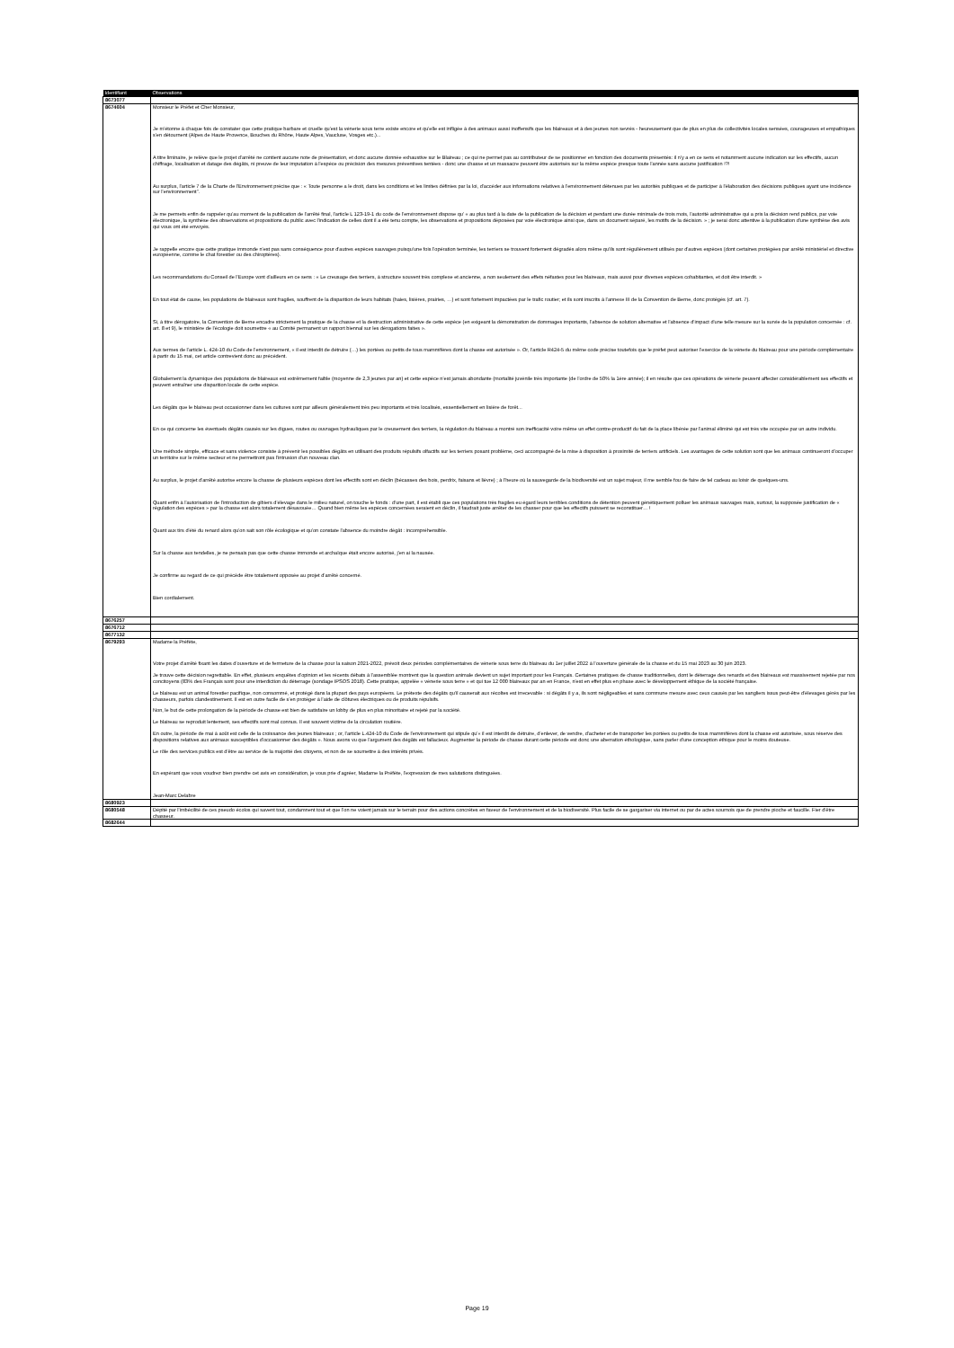| Identifiant | Observations |
| --- | --- |
| 8673077 | |
| 8674604 | Monsieur le Préfet et Cher Monsieur, Je m'étonne à chaque fois de constater que cette pratique barbare et cruelle qu'est la vénerie sous terre existe encore et qu'elle est infligée à des animaux aussi inoffensifs que les blaireaux et à des jeunes non sevrés - heureusement que de plus en plus de collectivités locales sensées, courageuses et empathiques s'en détournent (Alpes de Haute Provence, Bouches du Rhône, Haute Alpes, Vaucluse, Vosges etc.)... A titre liminaire, je relève que le projet d'arrêté ne contient aucune note de présentation, et donc aucune donnée exhaustive sur le Blaireau ; ce qui ne permet pas au contributeur de se positionner en fonction des documents présentés: il n'y a en ce sens et notamment aucune indication sur les effectifs, aucun chiffrage, localisation et datage des dégâts, ni preuve de leur imputation à l'espèce ou précision des mesures préventives tentées - donc une chasse et un massacre peuvent être autorisés sur la même espèce presque toute l'année sans aucune justification !?! Au surplus, l'article 7 de la Charte de l'Environnement précise que : « Toute personne a le droit, dans les conditions et les limites définies par la loi, d'accéder aux informations relatives à l'environnement détenues par les autorités publiques et de participer à l'élaboration des décisions publiques ayant une incidence sur l'environnement". Je me permets enfin de rappeler qu'au moment de la publication de l'arrêté final, l'article L 123-19-1 du code de l'environnement dispose qu' « au plus tard à la date de la publication de la décision et pendant une durée minimale de trois mois, l'autorité administrative qui a pris la décision rend publics, par voie électronique, la synthèse des observations et propositions du public avec l'indication de celles dont il a été tenu compte, les observations et propositions déposées par voie électronique ainsi que, dans un document séparé, les motifs de la décision. » ; je serai donc attentive à la publication d'une synthèse des avis qui vous ont été envoyés. Je rappelle encore que cette pratique immonde n'est pas sans conséquence pour d'autres espèces sauvages puisqu'une fois l'opération terminée, les terriers se trouvent fortement dégradés alors même qu'ils sont régulièrement utilisés par d'autres espèces (dont certaines protégées par arrêté ministériel et directive européenne, comme le chat forestier ou des chiroptères). Les recommandations du Conseil de l'Europe vont d'ailleurs en ce sens : « Le creusage des terriers, à structure souvent très complexe et ancienne, a non seulement des effets néfastes pour les blaireaux, mais aussi pour diverses espèces cohabitantes, et doit être interdit. » En tout état de cause, les populations de blaireaux sont fragiles, souffrent de la disparition de leurs habitats (haies, lisières, prairies, …) et sont fortement impactées par le trafic routier; et ils sont inscrits à l'annexe III de la Convention de Berne, donc protégés (cf. art. 7). Si, à titre dérogatoire, la Convention de Berne encadre strictement la pratique de la chasse et la destruction administrative de cette espèce (en exigeant la démonstration de dommages importants, l'absence de solution alternative et l'absence d'impact d'une telle mesure sur la survie de la population concernée : cf. art. 8 et 9), le ministère de l'écologie doit soumettre « au Comité permanent un rapport biennal sur les dérogations faites ». Aux termes de l'article L. 424-10 du Code de l'environnement, « il est interdit de détruire (…) les portées ou petits de tous mammifères dont la chasse est autorisée ». Or, l'article R424-5 du même code précise toutefois que le préfet peut autoriser l'exercice de la vénerie du blaireau pour une période complémentaire à partir du 15 mai, cet article contrevient donc au précédent. Globalement la dynamique des populations de blaireaux est extrêmement faible (moyenne de 2,3 jeunes par an) et cette espèce n'est jamais abondante (mortalité juvénile très importante (de l'ordre de 50% la 1ère année); il en résulte que ces opérations de vénerie peuvent affecter considérablement ses effectifs et peuvent entraîner une disparition locale de cette espèce. Les dégâts que le blaireau peut occasionner dans les cultures sont par ailleurs généralement très peu importants et très localisés, essentiellement en lisière de forêt... En ce qui concerne les éventuels dégâts causés sur les digues, routes ou ouvrages hydrauliques par le creusement des terriers, la régulation du blaireau a montré son inefficacité voire même un effet contre-productif du fait de la place libérée par l'animal éliminé qui est très vite occupée par un autre individu. Une méthode simple, efficace et sans violence consiste à prévenir les possibles dégâts en utilisant des produits répulsifs olfactifs sur les terriers posant problème, ceci accompagné de la mise à disposition à proximité de terriers artificiels. Les avantages de cette solution sont que les animaux continueront d'occuper un territoire sur le même secteur et ne permettront pas l'intrusion d'un nouveau clan. Au surplus, le projet d'arrêté autorise encore la chasse de plusieurs espèces dont les effectifs sont en déclin (bécasses des bois, perdrix, faisans et lièvre) ; à l'heure où la sauvegarde de la biodiversité est un sujet majeur, il me semble fou de faire de tel cadeau au loisir de quelques-uns. Quant enfin à l'autorisation de l'introduction de gibiers d'élevage dans le milieu naturel, on touche le fonds : d'une part, il est établi que ces populations très fragiles eu égard leurs terribles conditions de détention peuvent génétiquement polluer les animaux sauvages mais, surtout, la supposée justification de « régulation des espèces » par la chasse est alors totalement désavouée… Quand bien même les espèces concernées seraient en déclin, il faudrait juste arrêter de les chasser pour que les effectifs puissent se reconstituer… ! Quant aux tirs d'été du renard alors qu'on sait son rôle écologique et qu'on constate l'absence du moindre dégât : incompréhensible. Sur la chasse aux tendelles, je ne pensais pas que cette chasse immonde et archaïque était encore autorisé, j'en ai la nausée. Je confirme au regard de ce qui précède être totalement opposée au projet d'arrêté concerné. Bien cordialement. |
| 8676257 | |
| 8676712 | |
| 8677132 | |
| 8679293 | Madame la Préfète, Votre projet d'arrêté fixant les dates d'ouverture et de fermeture de la chasse pour la saison 2021-2022, prévoit deux périodes complémentaires de vénerie sous terre du blaireau du 1er juillet 2022 à l'ouverture générale de la chasse et du 15 mai 2023 au 30 juin 2023. Je trouve cette décision regrettable. En effet, plusieurs enquêtes d'opinion et les récents débats à l'assemblée montrent que la question animale devient un sujet important pour les Français. Certaines pratiques de chasse traditionnelles, dont le déterrage des renards et des blaireaux est massivement rejetée par nos concitoyens (83% des Français sont pour une interdiction du déterrage (sondage IPSOS 2018). Cette pratique, appelée « vénerie sous terre » et qui tue 12 000 blaireaux par an en France, n'est en effet plus en phase avec le développement éthique de la société française. Le blaireau est un animal forestier pacifique, non consommé, et protégé dans la plupart des pays européens. Le prétexte des dégâts qu'il causerait aux récoltes est irrecevable : si dégâts il y a, ils sont négligeables et sans commune mesure avec ceux causés par les sangliers issus peut-être d'élevages gérés par les chasseurs, parfois clandestinement. Il est en outre facile de s'en protéger à l'aide de clôtures électriques ou de produits répulsifs. Non, le but de cette prolongation de la période de chasse est bien de satisfaire un lobby de plus en plus minoritaire et rejeté par la société. Le blaireau se reproduit lentement, ses effectifs sont mal connus. Il est souvent victime de la circulation routière. En outre, la période de mai à août est celle de la croissance des jeunes blaireaux ; or, l'article L.424-10 du Code de l'environnement qui stipule qu'« il est interdit de détruire, d'enlever, de vendre, d'acheter et de transporter les portées ou petits de tous mammifères dont la chasse est autorisée, sous réserve des dispositions relatives aux animaux susceptibles d'occasionner des dégâts ». Nous avons vu que l'argument des dégâts est fallacieux. Augmenter la période de chasse durant cette période est donc une aberration éthologique, sans parler d'une conception éthique pour le moins douteuse. Le rôle des services publics est d'être au service de la majorité des citoyens, et non de se soumettre à des intérêts privés. En espérant que vous voudrez bien prendre cet avis en considération, je vous prie d'agréer, Madame la Préfète, l'expression de mes salutations distinguées. Jean-Marc Delabre |
| 8680923 | |
| 8680548 | Dépité par l'imbécilité de ces pseudo écolos qui savent tout, condamnent tout et que l'on ne voient jamais sur le terrain pour des actions concrètes en faveur de l'environnement et de la biodiversité. Plus facile de se gargariser via internet ou par de actes sournois que de prendre pioche et faucille. Fier d'être chasseur. |
| 8682644 | |
Page 19